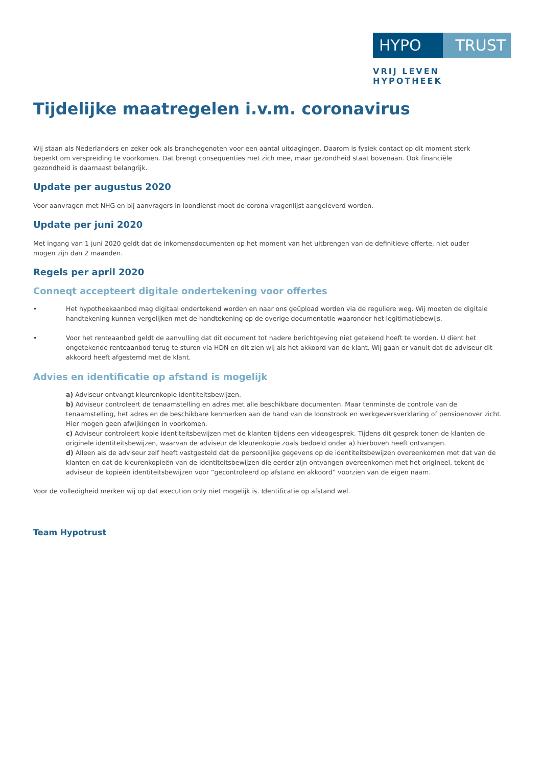HYPO TRUST
VRIJ LEVEN HYPOTHEEK
Tijdelijke maatregelen i.v.m. coronavirus
Wij staan als Nederlanders en zeker ook als branchegenoten voor een aantal uitdagingen. Daarom is fysiek contact op dit moment sterk beperkt om verspreiding te voorkomen. Dat brengt consequenties met zich mee, maar gezondheid staat bovenaan. Ook financiële gezondheid is daarnaast belangrijk.
Update per augustus 2020
Voor aanvragen met NHG en bij aanvragers in loondienst moet de corona vragenlijst aangeleverd worden.
Update per juni 2020
Met ingang van 1 juni 2020 geldt dat de inkomensdocumenten op het moment van het uitbrengen van de definitieve offerte, niet ouder mogen zijn dan 2 maanden.
Regels per april 2020
Conneqt accepteert digitale ondertekening voor offertes
• Het hypotheekaanbod mag digitaal ondertekend worden en naar ons geüpload worden via de reguliere weg. Wij moeten de digitale handtekening kunnen vergelijken met de handtekening op de overige documentatie waaronder het legitimatiebewijs.
• Voor het renteaanbod geldt de aanvulling dat dit document tot nadere berichtgeving niet getekend hoeft te worden. U dient het ongetekende renteaanbod terug te sturen via HDN en dit zien wij als het akkoord van de klant. Wij gaan er vanuit dat de adviseur dit akkoord heeft afgestemd met de klant.
Advies en identificatie op afstand is mogelijk
a) Adviseur ontvangt kleurenkopie identiteitsbewijzen.
b) Adviseur controleert de tenaamstelling en adres met alle beschikbare documenten. Maar tenminste de controle van de tenaamstelling, het adres en de beschikbare kenmerken aan de hand van de loonstrook en werkgeversverklaring of pensioenover zicht. Hier mogen geen afwijkingen in voorkomen.
c) Adviseur controleert kopie identiteitsbewijzen met de klanten tijdens een videogesprek. Tijdens dit gesprek tonen de klanten de originele identiteitsbewijzen, waarvan de adviseur de kleurenkopie zoals bedoeld onder a) hierboven heeft ontvangen.
d) Alleen als de adviseur zelf heeft vastgesteld dat de persoonlijke gegevens op de identiteitsbewijzen overeenkomen met dat van de klanten en dat de kleurenkopieën van de identiteitsbewijzen die eerder zijn ontvangen overeenkomen met het origineel, tekent de adviseur de kopieën identiteitsbewijzen voor “gecontroleerd op afstand en akkoord” voorzien van de eigen naam.
Voor de volledigheid merken wij op dat execution only niet mogelijk is. Identificatie op afstand wel.
Team Hypotrust